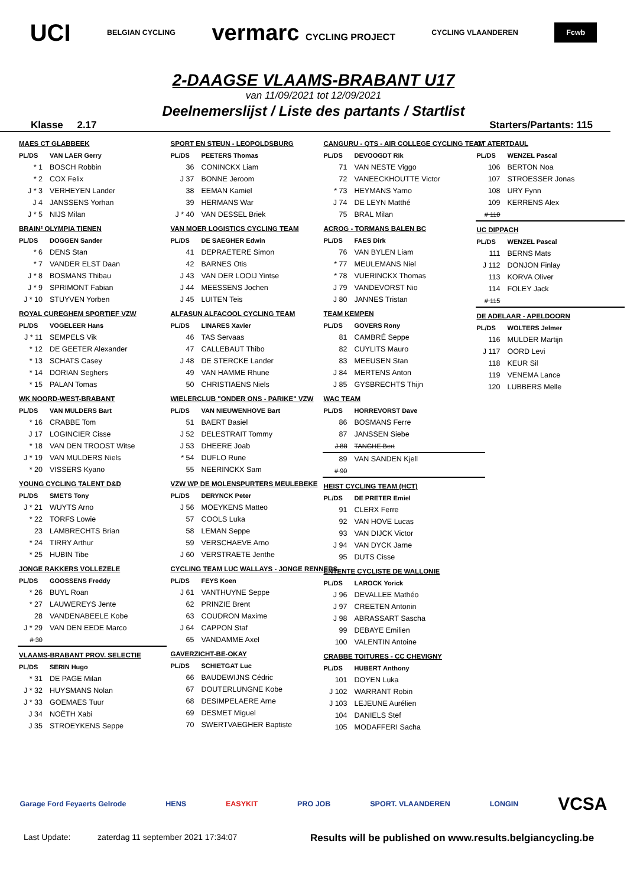UCI BELGIAN CYCLING vermarc CYCLING PROJECT CYCLING VLAANDEREN Fcwb
2-DAAGSE VLAAMS-BRABANT U17
van 11/09/2021 tot 12/09/2021
Deelnemerslijst / Liste des partants / Startlist
Klasse 2.17 Starters/Partants: 115
| MAES CT GLABBEEK | |
| PL/DS | VAN LAER Gerry |
| * 1 | BOSCH Robbin |
| * 2 | COX Felix |
| J * 3 | VERHEYEN Lander |
| J 4 | JANSSENS Yorhan |
| J * 5 | NIJS Milan |
| BRAIN² OLYMPIA TIENEN | |
| PL/DS | DOGGEN Sander |
| * 6 | DENS Stan |
| * 7 | VANDER ELST Daan |
| J * 8 | BOSMANS Thibau |
| J * 9 | SPRIMONT Fabian |
| J * 10 | STUYVEN Yorben |
| ROYAL CUREGHEM SPORTIEF VZW | |
| PL/DS | VOGELEER Hans |
| J * 11 | SEMPELS Vik |
| * 12 | DE GEETER Alexander |
| * 13 | SCHATS Casey |
| * 14 | DORIAN Seghers |
| * 15 | PALAN Tomas |
| WK NOORD-WEST-BRABANT | |
| PL/DS | VAN MULDERS Bart |
| * 16 | CRABBE Tom |
| J 17 | LOGINCIER Cisse |
| * 18 | VAN DEN TROOST Witse |
| J * 19 | VAN MULDERS Niels |
| * 20 | VISSERS Kyano |
| YOUNG CYCLING TALENT D&D | |
| PL/DS | SMETS Tony |
| J * 21 | WUYTS Arno |
| * 22 | TORFS Lowie |
| 23 | LAMBRECHTS Brian |
| * 24 | TIRRY Arthur |
| * 25 | HUBIN Tibe |
| JONGE RAKKERS VOLLEZELE | |
| PL/DS | GOOSSENS Freddy |
| * 26 | BUYL Roan |
| * 27 | LAUWEREYS Jente |
| 28 | VANDENABEELE Kobe |
| J * 29 | VAN DEN EEDE Marco |
| # 30 | |
| VLAAMS-BRABANT PROV. SELECTIE | |
| PL/DS | SERIN Hugo |
| * 31 | DE PAGE Milan |
| J * 32 | HUYSMANS Nolan |
| J * 33 | GOEMAES Tuur |
| J 34 | NOËTH Xabi |
| J 35 | STROEYKENS Seppe |
| SPORT EN STEUN - LEOPOLDSBURG | |
| PL/DS | PEETERS Thomas |
| 36 | CONINCKX Liam |
| J 37 | BONNE Jeroom |
| 38 | EEMAN Kamiel |
| 39 | HERMANS War |
| J * 40 | VAN DESSEL Briek |
| VAN MOER LOGISTICS CYCLING TEAM | |
| PL/DS | DE SAEGHER Edwin |
| 41 | DEPRAETERE Simon |
| 42 | BARNES Otis |
| J 43 | VAN DER LOOIJ Yintse |
| J 44 | MEESSENS Jochen |
| J 45 | LUITEN Teis |
| ALFASUN ALFACOOL CYCLING TEAM | |
| PL/DS | LINARES Xavier |
| 46 | TAS Servaas |
| 47 | CALLEBAUT Thibo |
| J 48 | DE STERCKE Lander |
| 49 | VAN HAMME Rhune |
| 50 | CHRISTIAENS Niels |
| WIELERCLUB "ONDER ONS - PARIKE" VZW | |
| PL/DS | VAN NIEUWENHOVE Bart |
| 51 | BAERT Basiel |
| J 52 | DELESTRAIT Tommy |
| J 53 | DHEERE Joab |
| * 54 | DUFLO Rune |
| 55 | NEERINCKX Sam |
| VZW WP DE MOLENSPURTERS MEULEBEKE | |
| PL/DS | DERYNCK Peter |
| J 56 | MOEYKENS Matteo |
| 57 | COOLS Luka |
| 58 | LEMAN Seppe |
| 59 | VERSCHAEVE Arno |
| J 60 | VERSTRAETE Jenthe |
| CYCLING TEAM LUC WALLAYS - JONGE RENNERS | |
| PL/DS | FEYS Koen |
| J 61 | VANTHUYNE Seppe |
| 62 | PRINZIE Brent |
| 63 | COUDRON Maxime |
| J 64 | CAPPON Staf |
| 65 | VANDAMME Axel |
| GAVERZICHT-BE-OKAY | |
| PL/DS | SCHIETGAT Luc |
| 66 | BAUDEWIJNS Cédric |
| 67 | DOUTERLUNGNE Kobe |
| 68 | DESIMPELAERE Arne |
| 69 | DESMET Miguel |
| 70 | SWERTVAEGHER Baptiste |
| CANGURU - QTS - AIR COLLEGE CYCLING TEAM | |
| PL/DS | DEVOOGDT Rik |
| 71 | VAN NESTE Viggo |
| 72 | VANEECKHOUTTE Victor |
| * 73 | HEYMANS Yarno |
| J 74 | DE LEYN Matthé |
| 75 | BRAL Milan |
| ACROG - TORMANS BALEN BC | |
| PL/DS | FAES Dirk |
| 76 | VAN BYLEN Liam |
| * 77 | MEULEMANS Niel |
| * 78 | VUERINCKX Thomas |
| J 79 | VANDEVORST Nio |
| J 80 | JANNES Tristan |
| TEAM KEMPEN | |
| PL/DS | GOVERS Rony |
| 81 | CAMBRÉ Seppe |
| 82 | CUYLITS Mauro |
| 83 | MEEUSEN Stan |
| J 84 | MERTENS Anton |
| J 85 | GYSBRECHTS Thijn |
| WAC TEAM | |
| PL/DS | HORREVORST Dave |
| 86 | BOSMANS Ferre |
| 87 | JANSSEN Siebe |
| J 88 | TANGHE Bert |
| 89 | VAN SANDEN Kjell |
| # 90 | |
| HEIST CYCLING TEAM (HCT) | |
| PL/DS | DE PRETER Emiel |
| 91 | CLERX Ferre |
| 92 | VAN HOVE Lucas |
| 93 | VAN DIJCK Victor |
| J 94 | VAN DYCK Jarne |
| 95 | DUTS Cisse |
| ENTENTE CYCLISTE DE WALLONIE | |
| PL/DS | LAROCK Yorick |
| J 96 | DEVALLEE Mathéo |
| J 97 | CREETEN Antonin |
| J 98 | ABRASSART Sascha |
| 99 | DEBAYE Emilien |
| 100 | VALENTIN Antoine |
| CRABBE TOITURES - CC CHEVIGNY | |
| PL/DS | HUBERT Anthony |
| 101 | DOYEN Luka |
| J 102 | WARRANT Robin |
| J 103 | LEJEUNE Aurélien |
| 104 | DANIELS Stef |
| 105 | MODAFFERI Sacha |
| CT ATERTDAUL | |
| PL/DS | WENZEL Pascal |
| 106 | BERTON Noa |
| 107 | STROESSER Jonas |
| 108 | URY Fynn |
| 109 | KERRENS Alex |
| # 110 | |
| UC DIPPACH | |
| PL/DS | WENZEL Pascal |
| 111 | BERNS Mats |
| J 112 | DONJON Finlay |
| 113 | KORVA Oliver |
| 114 | FOLEY Jack |
| # 115 | |
| DE ADELAAR - APELDOORN | |
| PL/DS | WOLTERS Jelmer |
| 116 | MULDER Martijn |
| J 117 | OORD Levi |
| 118 | KEUR Sil |
| 119 | VENEMA Lance |
| 120 | LUBBERS Melle |
Garage Ford Feyaerts Gelrode HENS EASYKIT PRO JOB SPORT. VLAANDEREN LONGIN VCSA
Last Update: zaterdag 11 september 2021 17:34:07 Results will be published on www.results.belgiancycling.be